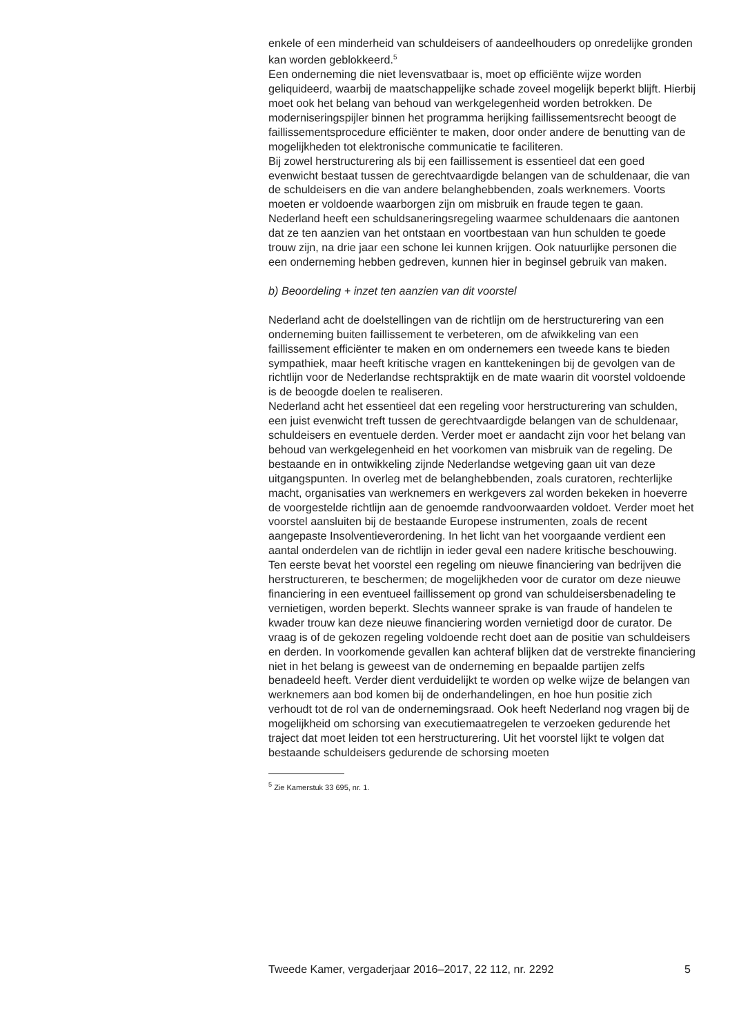enkele of een minderheid van schuldeisers of aandeelhouders op onredelijke gronden kan worden geblokkeerd.<sup>5</sup>
Een onderneming die niet levensvatbaar is, moet op efficiënte wijze worden geliquideerd, waarbij de maatschappelijke schade zoveel mogelijk beperkt blijft. Hierbij moet ook het belang van behoud van werkgelegenheid worden betrokken. De moderniseringspijler binnen het programma herijking faillissementsrecht beoogt de faillissementsprocedure efficiënter te maken, door onder andere de benutting van de mogelijkheden tot elektronische communicatie te faciliteren.
Bij zowel herstructurering als bij een faillissement is essentieel dat een goed evenwicht bestaat tussen de gerechtvaardigde belangen van de schuldenaar, die van de schuldeisers en die van andere belanghebbenden, zoals werknemers. Voorts moeten er voldoende waarborgen zijn om misbruik en fraude tegen te gaan.
Nederland heeft een schuldsaneringsregeling waarmee schuldenaars die aantonen dat ze ten aanzien van het ontstaan en voortbestaan van hun schulden te goede trouw zijn, na drie jaar een schone lei kunnen krijgen. Ook natuurlijke personen die een onderneming hebben gedreven, kunnen hier in beginsel gebruik van maken.
b) Beoordeling + inzet ten aanzien van dit voorstel
Nederland acht de doelstellingen van de richtlijn om de herstructurering van een onderneming buiten faillissement te verbeteren, om de afwikkeling van een faillissement efficiënter te maken en om ondernemers een tweede kans te bieden sympathiek, maar heeft kritische vragen en kanttekeningen bij de gevolgen van de richtlijn voor de Nederlandse rechtspraktijk en de mate waarin dit voorstel voldoende is de beoogde doelen te realiseren.
Nederland acht het essentieel dat een regeling voor herstructurering van schulden, een juist evenwicht treft tussen de gerechtvaardigde belangen van de schuldenaar, schuldeisers en eventuele derden. Verder moet er aandacht zijn voor het belang van behoud van werkgelegenheid en het voorkomen van misbruik van de regeling. De bestaande en in ontwikkeling zijnde Nederlandse wetgeving gaan uit van deze uitgangspunten. In overleg met de belanghebbenden, zoals curatoren, rechterlijke macht, organisaties van werknemers en werkgevers zal worden bekeken in hoeverre de voorgestelde richtlijn aan de genoemde randvoorwaarden voldoet. Verder moet het voorstel aansluiten bij de bestaande Europese instrumenten, zoals de recent aangepaste Insolventieverordening. In het licht van het voorgaande verdient een aantal onderdelen van de richtlijn in ieder geval een nadere kritische beschouwing.
Ten eerste bevat het voorstel een regeling om nieuwe financiering van bedrijven die herstructureren, te beschermen; de mogelijkheden voor de curator om deze nieuwe financiering in een eventueel faillissement op grond van schuldeisersbenadeling te vernietigen, worden beperkt. Slechts wanneer sprake is van fraude of handelen te kwader trouw kan deze nieuwe financiering worden vernietigd door de curator. De vraag is of de gekozen regeling voldoende recht doet aan de positie van schuldeisers en derden. In voorkomende gevallen kan achteraf blijken dat de verstrekte financiering niet in het belang is geweest van de onderneming en bepaalde partijen zelfs benadeeld heeft. Verder dient verduidelijkt te worden op welke wijze de belangen van werknemers aan bod komen bij de onderhandelingen, en hoe hun positie zich verhoudt tot de rol van de ondernemingsraad. Ook heeft Nederland nog vragen bij de mogelijkheid om schorsing van executiemaatregelen te verzoeken gedurende het traject dat moet leiden tot een herstructurering. Uit het voorstel lijkt te volgen dat bestaande schuldeisers gedurende de schorsing moeten
<sup>5</sup> Zie Kamerstuk 33 695, nr. 1.
Tweede Kamer, vergaderjaar 2016–2017, 22 112, nr. 2292 5